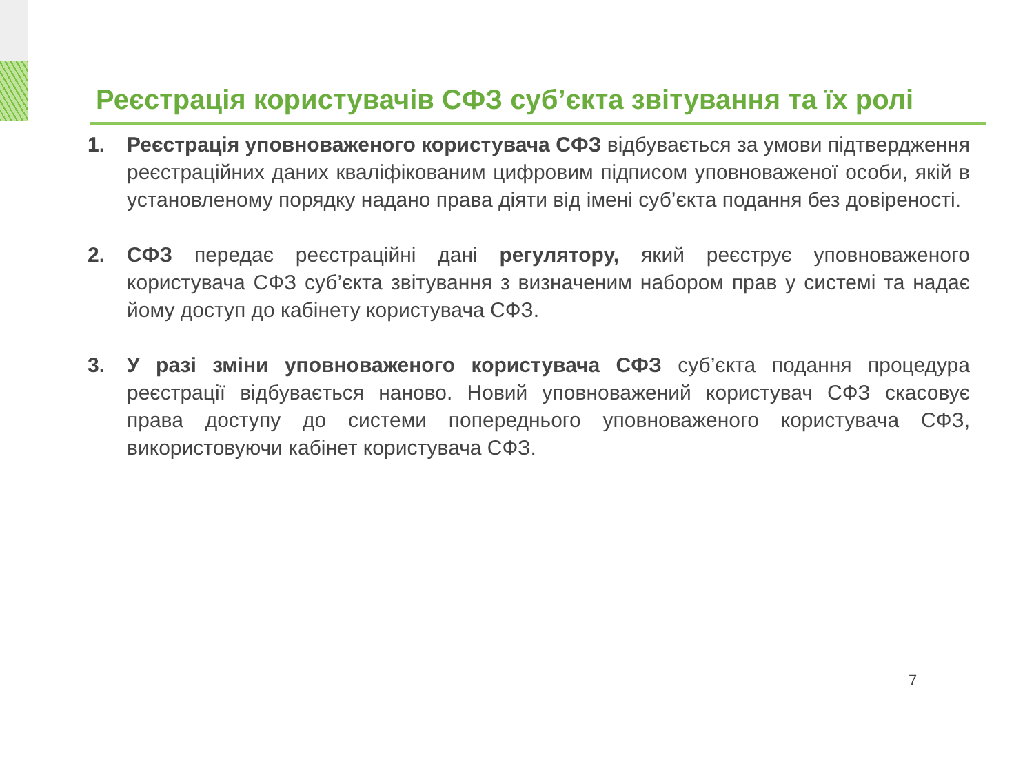Реєстрація користувачів СФЗ суб’єкта звітування та їх ролі
1. Реєстрація уповноваженого користувача СФЗ відбувається за умови підтвердження реєстраційних даних кваліфікованим цифровим підписом уповноваженої особи, якій в установленому порядку надано права діяти від імені суб’єкта подання без довіреності.
2. СФЗ передає реєстраційні дані регулятору, який реєструє уповноваженого користувача СФЗ суб’єкта звітування з визначеним набором прав у системі та надає йому доступ до кабінету користувача СФЗ.
3. У разі зміни уповноваженого користувача СФЗ суб’єкта подання процедура реєстрації відбувається наново. Новий уповноважений користувач СФЗ скасовує права доступу до системи попереднього уповноваженого користувача СФЗ, використовуючи кабінет користувача СФЗ.
7